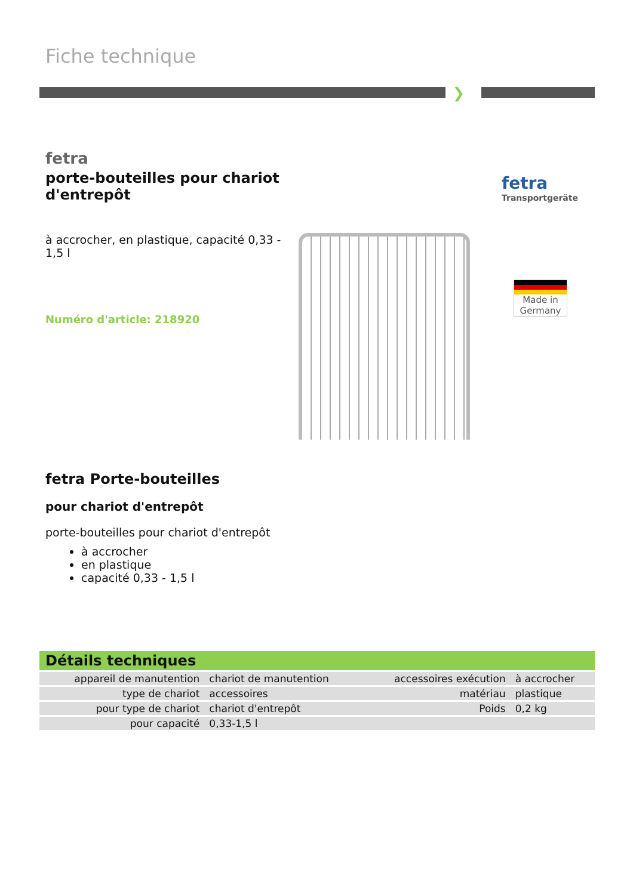Fiche technique
❯
fetra
porte-bouteilles pour chariot d'entrepôt
à accrocher, en plastique, capacité 0,33 - 1,5 l
Numéro d'article: 218920
fetra
Transportgeräte
Made in Germany
fetra Porte-bouteilles
pour chariot d'entrepôt
porte-bouteilles pour chariot d'entrepôt
à accrocher
en plastique
capacité 0,33 - 1,5 l
Détails techniques
| appareil de manutention | chariot de manutention | accessoires exécution | à accrocher |
| type de chariot | accessoires | matériau | plastique |
| pour type de chariot | chariot d'entrepôt | Poids | 0,2 kg |
| pour capacité | 0,33-1,5 l | | |